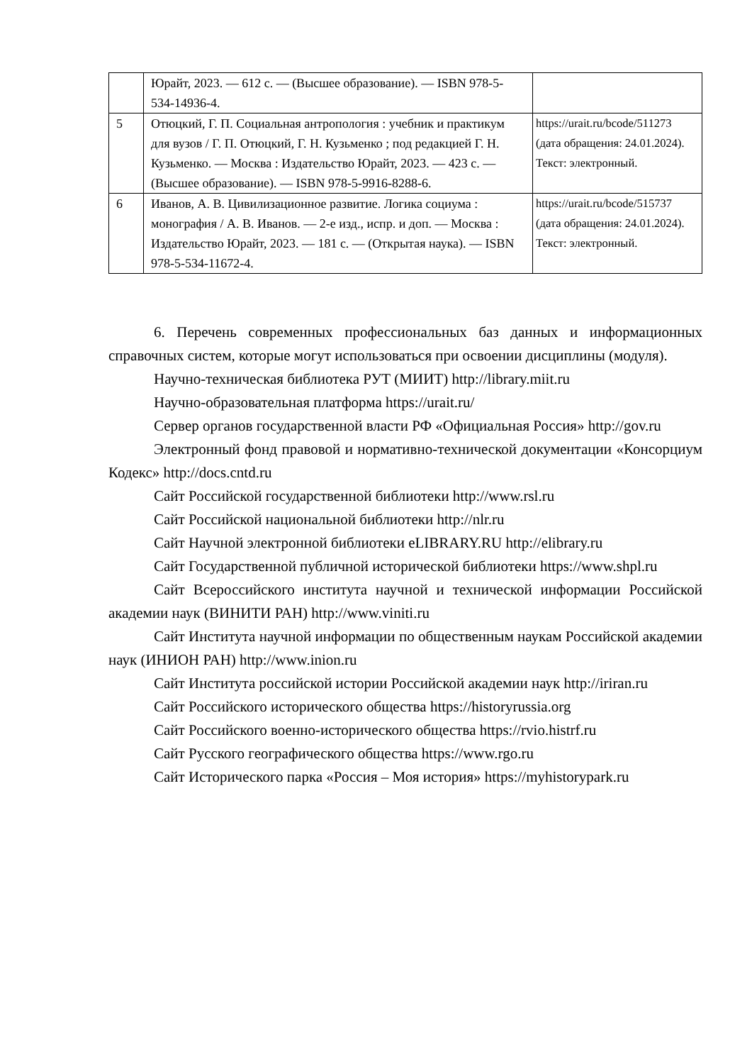| | Юрайт, 2023. — 612 с. — (Высшее образование). — ISBN 978-5-534-14936-4. | |
| 5 | Отюцкий, Г. П. Социальная антропология : учебник и практикум для вузов / Г. П. Отюцкий, Г. Н. Кузьменко ; под редакцией Г. Н. Кузьменко. — Москва : Издательство Юрайт, 2023. — 423 с. — (Высшее образование). — ISBN 978-5-9916-8288-6. | https://urait.ru/bcode/511273 (дата обращения: 24.01.2024). Текст: электронный. |
| 6 | Иванов, А. В. Цивилизационное развитие. Логика социума : монография / А. В. Иванов. — 2-е изд., испр. и доп. — Москва : Издательство Юрайт, 2023. — 181 с. — (Открытая наука). — ISBN 978-5-534-11672-4. | https://urait.ru/bcode/515737 (дата обращения: 24.01.2024). Текст: электронный. |
6. Перечень современных профессиональных баз данных и информационных справочных систем, которые могут использоваться при освоении дисциплины (модуля).
Научно-техническая библиотека РУТ (МИИТ) http://library.miit.ru
Научно-образовательная платформа https://urait.ru/
Сервер органов государственной власти РФ «Официальная Россия» http://gov.ru
Электронный фонд правовой и нормативно-технической документации «Консорциум Кодекс» http://docs.cntd.ru
Сайт Российской государственной библиотеки http://www.rsl.ru
Сайт Российской национальной библиотеки http://nlr.ru
Сайт Научной электронной библиотеки eLIBRARY.RU http://elibrary.ru
Сайт Государственной публичной исторической библиотеки https://www.shpl.ru
Сайт Всероссийского института научной и технической информации Российской академии наук (ВИНИТИ РАН) http://www.viniti.ru
Сайт Института научной информации по общественным наукам Российской академии наук (ИНИОН РАН) http://www.inion.ru
Сайт Института российской истории Российской академии наук http://iriran.ru
Сайт Российского исторического общества https://historyrussia.org
Сайт Российского военно-исторического общества https://rvio.histrf.ru
Сайт Русского географического общества https://www.rgo.ru
Сайт Исторического парка «Россия – Моя история» https://myhistorypark.ru